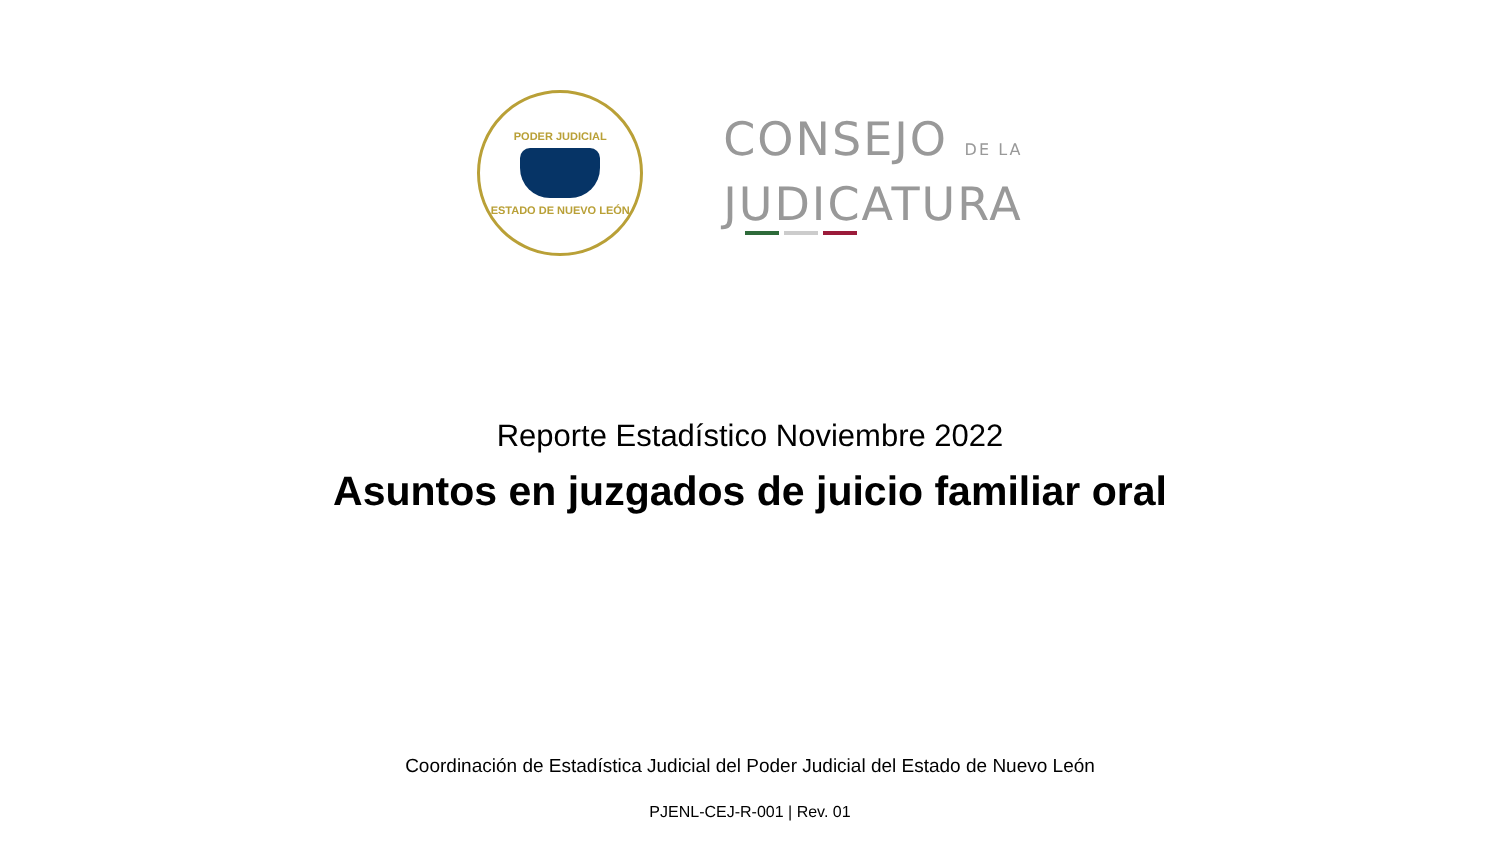PODER JUDICIAL
ESTADO DE NUEVO LEÓN
CONSEJO DE LA
JUDICATURA
Reporte Estadístico Noviembre 2022
Asuntos en juzgados de juicio familiar oral
Coordinación de Estadística Judicial del Poder Judicial del Estado de Nuevo León
PJENL-CEJ-R-001 | Rev. 01